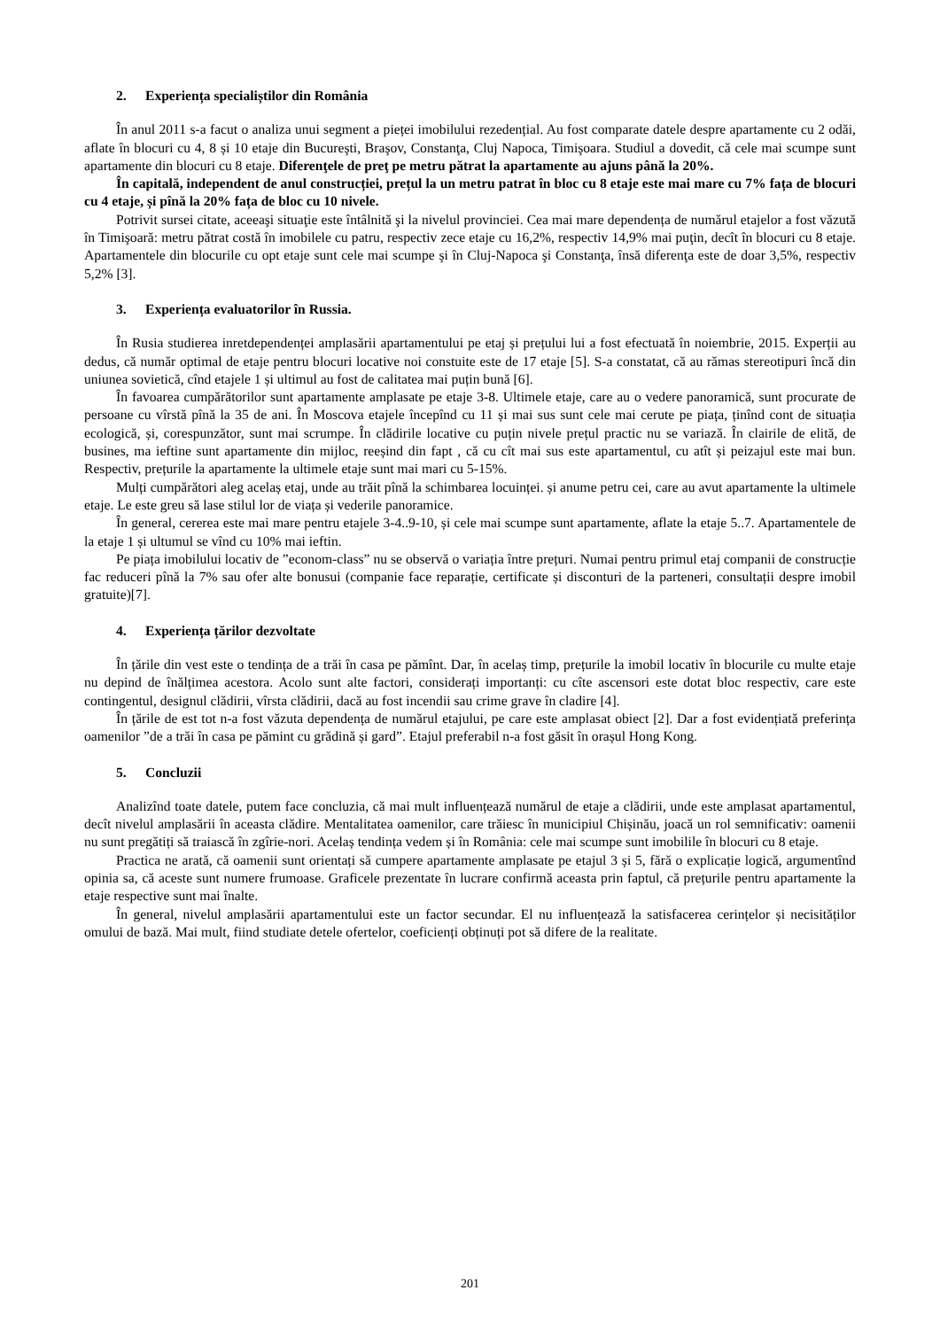2. Experiența specialiștilor din România
În anul 2011 s-a facut o analiza unui segment a pieței imobilului rezedențial. Au fost comparate datele despre apartamente cu 2 odăi, aflate în blocuri cu 4, 8 și 10 etaje din Bucureşti, Braşov, Constanţa, Cluj Napoca, Timişoara. Studiul a dovedit, că cele mai scumpe sunt apartamente din blocuri cu 8 etaje. Diferenţele de preţ pe metru pătrat la apartamente au ajuns până la 20%.
În capitală, independent de anul construcției, prețul la un metru patrat în bloc cu 8 etaje este mai mare cu 7% fața de blocuri cu 4 etaje, și pînă la 20% fața de bloc cu 10 nivele.
Potrivit sursei citate, aceeaşi situaţie este întâlnită şi la nivelul provinciei. Cea mai mare dependența de numărul etajelor a fost văzută în Timişoară: metru pătrat costă în imobilele cu patru, respectiv zece etaje cu 16,2%, respectiv 14,9% mai puţin, decît în blocuri cu 8 etaje. Apartamentele din blocurile cu opt etaje sunt cele mai scumpe şi în Cluj-Napoca şi Constanţa, însă diferenţa este de doar 3,5%, respectiv 5,2% [3].
3. Experiența evaluatorilor în Russia.
În Rusia studierea inretdependenței amplasării apartamentului pe etaj și prețului lui a fost efectuată în noiembrie, 2015. Experții au dedus, că număr optimal de etaje pentru blocuri locative noi constuite este de 17 etaje [5]. S-a constatat, că au rămas stereotipuri încă din uniunea sovietică, cînd etajele 1 și ultimul au fost de calitatea mai puțin bună [6].
În favoarea cumpărătorilor sunt apartamente amplasate pe etaje 3-8. Ultimele etaje, care au o vedere panoramică, sunt procurate de persoane cu vîrstă pînă la 35 de ani. În Moscova etajele începînd cu 11 și mai sus sunt cele mai cerute pe piața, ținînd cont de situația ecologică, și, corespunzător, sunt mai scrumpe. În clădirile locative cu puțin nivele prețul practic nu se variază. În clairile de elită, de busines, ma ieftine sunt apartamente din mijloc, reeșind din fapt , că cu cît mai sus este apartamentul, cu atît și peizajul este mai bun. Respectiv, prețurile la apartamente la ultimele etaje sunt mai mari cu 5-15%.
Mulți cumpărători aleg acelaș etaj, unde au trăit pînă la schimbarea locuinței. și anume petru cei, care au avut apartamente la ultimele etaje. Le este greu să lase stilul lor de viața și vederile panoramice.
În general, cererea este mai mare pentru etajele 3-4..9-10, și cele mai scumpe sunt apartamente, aflate la etaje 5..7. Apartamentele de la etaje 1 și ultumul se vînd cu 10% mai ieftin.
Pe piața imobilului locativ de ”econom-class” nu se observă o variația între prețuri. Numai pentru primul etaj companii de construcție fac reduceri pînă la 7% sau ofer alte bonusui (companie face reparație, certificate și disconturi de la parteneri, consultații despre imobil gratuite)[7].
4. Experiența țărilor dezvoltate
În țările din vest este o tendința de a trăi în casa pe pămînt. Dar, în acelaș timp, prețurile la imobil locativ în blocurile cu multe etaje nu depind de înălțimea acestora. Acolo sunt alte factori, considerați importanți: cu cîte ascensori este dotat bloc respectiv, care este contingentul, designul clădirii, vîrsta clădirii, dacă au fost incendii sau crime grave în cladire [4].
În țările de est tot n-a fost văzuta dependența de numărul etajului, pe care este amplasat obiect [2]. Dar a fost evidențiată preferința oamenilor ”de a trăi în casa pe pămint cu grădină și gard”. Etajul preferabil n-a fost găsit în orașul Hong Kong.
5. Concluzii
Analizînd toate datele, putem face concluzia, că mai mult influențează numărul de etaje a clădirii, unde este amplasat apartamentul, decît nivelul amplasării în aceasta clădire. Mentalitatea oamenilor, care trăiesc în municipiul Chișinău, joacă un rol semnificativ: oamenii nu sunt pregătiți să traiască în zgîrie-nori. Acelaș tendința vedem și în România: cele mai scumpe sunt imobilile în blocuri cu 8 etaje.
Practica ne arată, că oamenii sunt orientați să cumpere apartamente amplasate pe etajul 3 și 5, fără o explicație logică, argumentînd opinia sa, că aceste sunt numere frumoase. Graficele prezentate în lucrare confirmă aceasta prin faptul, că prețurile pentru apartamente la etaje respective sunt mai înalte.
În general, nivelul amplasării apartamentului este un factor secundar. El nu influențează la satisfacerea cerințelor și necisităților omului de bază. Mai mult, fiind studiate detele ofertelor, coeficienți obținuți pot să difere de la realitate.
201